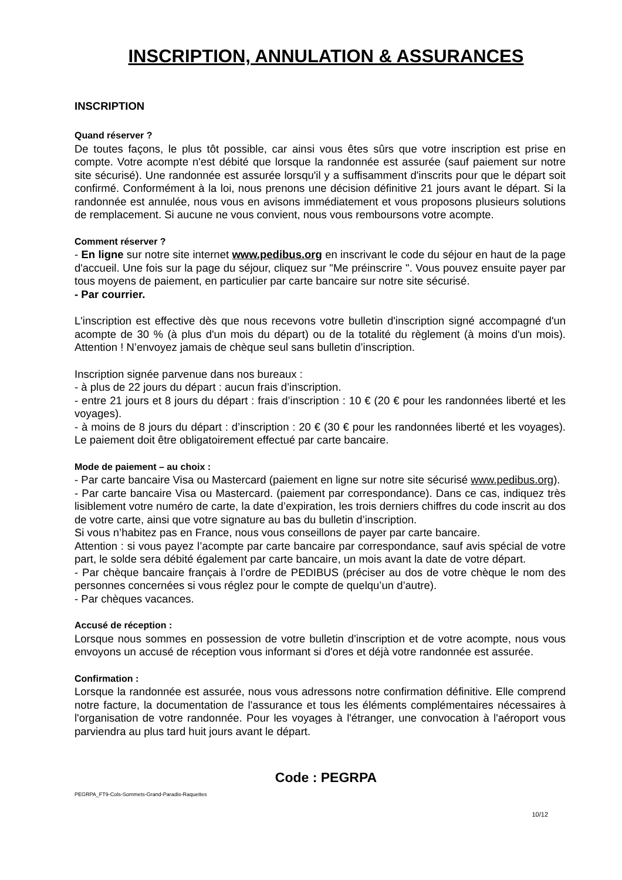INSCRIPTION, ANNULATION & ASSURANCES
INSCRIPTION
Quand réserver ?
De toutes façons, le plus tôt possible, car ainsi vous êtes sûrs que votre inscription est prise en compte. Votre acompte n'est débité que lorsque la randonnée est assurée (sauf paiement sur notre site sécurisé). Une randonnée est assurée lorsqu'il y a suffisamment d'inscrits pour que le départ soit confirmé. Conformément à la loi, nous prenons une décision définitive 21 jours avant le départ. Si la randonnée est annulée, nous vous en avisons immédiatement et vous proposons plusieurs solutions de remplacement. Si aucune ne vous convient, nous vous remboursons votre acompte.
Comment réserver ?
- En ligne sur notre site internet www.pedibus.org en inscrivant le code du séjour en haut de la page d'accueil. Une fois sur la page du séjour, cliquez sur "Me préinscrire ". Vous pouvez ensuite payer par tous moyens de paiement, en particulier par carte bancaire sur notre site sécurisé.
- Par courrier.
L'inscription est effective dès que nous recevons votre bulletin d'inscription signé accompagné d'un acompte de 30 % (à plus d'un mois du départ) ou de la totalité du règlement (à moins d'un mois). Attention ! N’envoyez jamais de chèque seul sans bulletin d’inscription.
Inscription signée parvenue dans nos bureaux :
- à plus de 22 jours du départ : aucun frais d’inscription.
- entre 21 jours et 8 jours du départ : frais d’inscription : 10 € (20 € pour les randonnées liberté et les voyages).
- à moins de 8 jours du départ : d’inscription : 20 € (30 € pour les randonnées liberté et les voyages). Le paiement doit être obligatoirement effectué par carte bancaire.
Mode de paiement – au choix :
- Par carte bancaire Visa ou Mastercard (paiement en ligne sur notre site sécurisé www.pedibus.org).
- Par carte bancaire Visa ou Mastercard. (paiement par correspondance). Dans ce cas, indiquez très lisiblement votre numéro de carte, la date d’expiration, les trois derniers chiffres du code inscrit au dos de votre carte, ainsi que votre signature au bas du bulletin d’inscription.
Si vous n’habitez pas en France, nous vous conseillons de payer par carte bancaire.
Attention : si vous payez l’acompte par carte bancaire par correspondance, sauf avis spécial de votre part, le solde sera débité également par carte bancaire, un mois avant la date de votre départ.
- Par chèque bancaire français à l’ordre de PEDIBUS (préciser au dos de votre chèque le nom des personnes concernées si vous réglez pour le compte de quelqu’un d’autre).
- Par chèques vacances.
Accusé de réception :
Lorsque nous sommes en possession de votre bulletin d'inscription et de votre acompte, nous vous envoyons un accusé de réception vous informant si d'ores et déjà votre randonnée est assurée.
Confirmation :
Lorsque la randonnée est assurée, nous vous adressons notre confirmation définitive. Elle comprend notre facture, la documentation de l'assurance et tous les éléments complémentaires nécessaires à l'organisation de votre randonnée. Pour les voyages à l'étranger, une convocation à l'aéroport vous parviendra au plus tard huit jours avant le départ.
Code : PEGRPA
PEGRPA_FT9-Cols-Sommets-Grand-Paradis-Raquettes
10/12